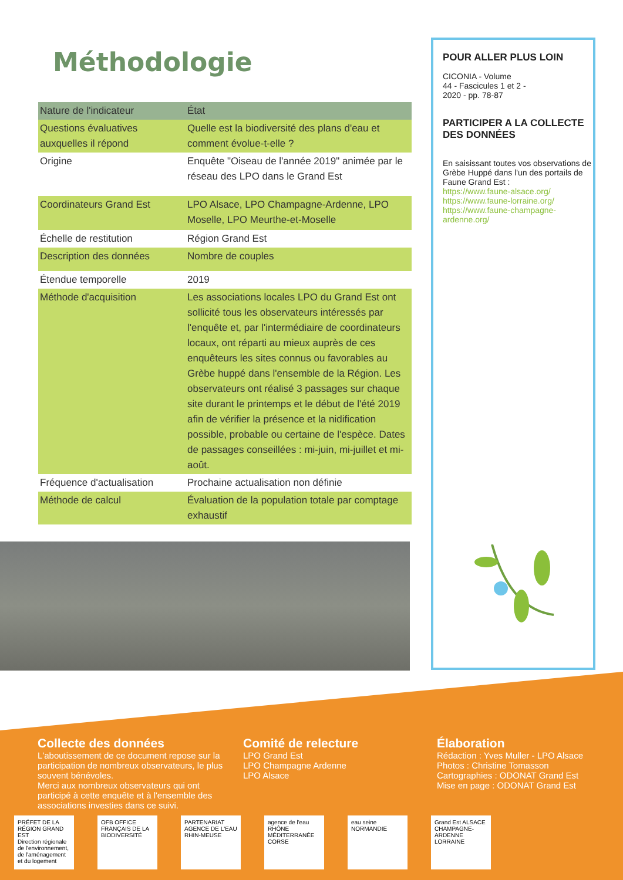Méthodologie
| Nature de l'indicateur | État |
| --- | --- |
| Questions évaluatives auxquelles il répond | Quelle est la biodiversité des plans d'eau et comment évolue-t-elle ? |
| Origine | Enquête "Oiseau de l'année 2019" animée par le réseau des LPO dans le Grand Est |
| Coordinateurs Grand Est | LPO Alsace, LPO Champagne-Ardenne, LPO Moselle, LPO Meurthe-et-Moselle |
| Échelle de restitution | Région Grand Est |
| Description des données | Nombre de couples |
| Étendue temporelle | 2019 |
| Méthode d'acquisition | Les associations locales LPO du Grand Est ont sollicité tous les observateurs intéressés par l'enquête et, par l'intermédiaire de coordinateurs locaux, ont réparti au mieux auprès de ces enquêteurs les sites connus ou favorables au Grèbe huppé dans l'ensemble de la Région. Les observateurs ont réalisé 3 passages sur chaque site durant le printemps et le début de l'été 2019 afin de vérifier la présence et la nidification possible, probable ou certaine de l'espèce. Dates de passages conseillées : mi-juin, mi-juillet et mi-août. |
| Fréquence d'actualisation | Prochaine actualisation non définie |
| Méthode de calcul | Évaluation de la population totale par comptage exhaustif |
POUR ALLER PLUS LOIN
CICONIA - Volume
44 - Fascicules 1 et 2 -
2020 - pp. 78-87
PARTICIPER A LA COLLECTE DES DONNÉES
En saisissant toutes vos observations de Grèbe Huppé dans l'un des portails de Faune Grand Est :
https://www.faune-alsace.org/
https://www.faune-lorraine.org/
https://www.faune-champagne-ardenne.org/
Collecte des données
L'aboutissement de ce document repose sur la participation de nombreux observateurs, le plus souvent bénévoles.
Merci aux nombreux observateurs qui ont participé à cette enquête et à l'ensemble des associations investies dans ce suivi.
Comité de relecture
LPO Grand Est
LPO Champagne Ardenne
LPO Alsace
Élaboration
Rédaction : Yves Muller - LPO Alsace
Photos : Christine Tomasson
Cartographies : ODONAT Grand Est
Mise en page : ODONAT Grand Est
PRÉFET DE LA RÉGION GRAND EST
Direction régionale de l'environnement, de l'aménagement et du logement
OFB OFFICE FRANÇAIS DE LA BIODIVERSITÉ
PARTENARIAT AGENCE DE L'EAU RHIN-MEUSE
agence de l'eau RHÔNE MÉDITERRANÉE CORSE
eau seine NORMANDIE
Grand Est ALSACE CHAMPAGNE-ARDENNE LORRAINE